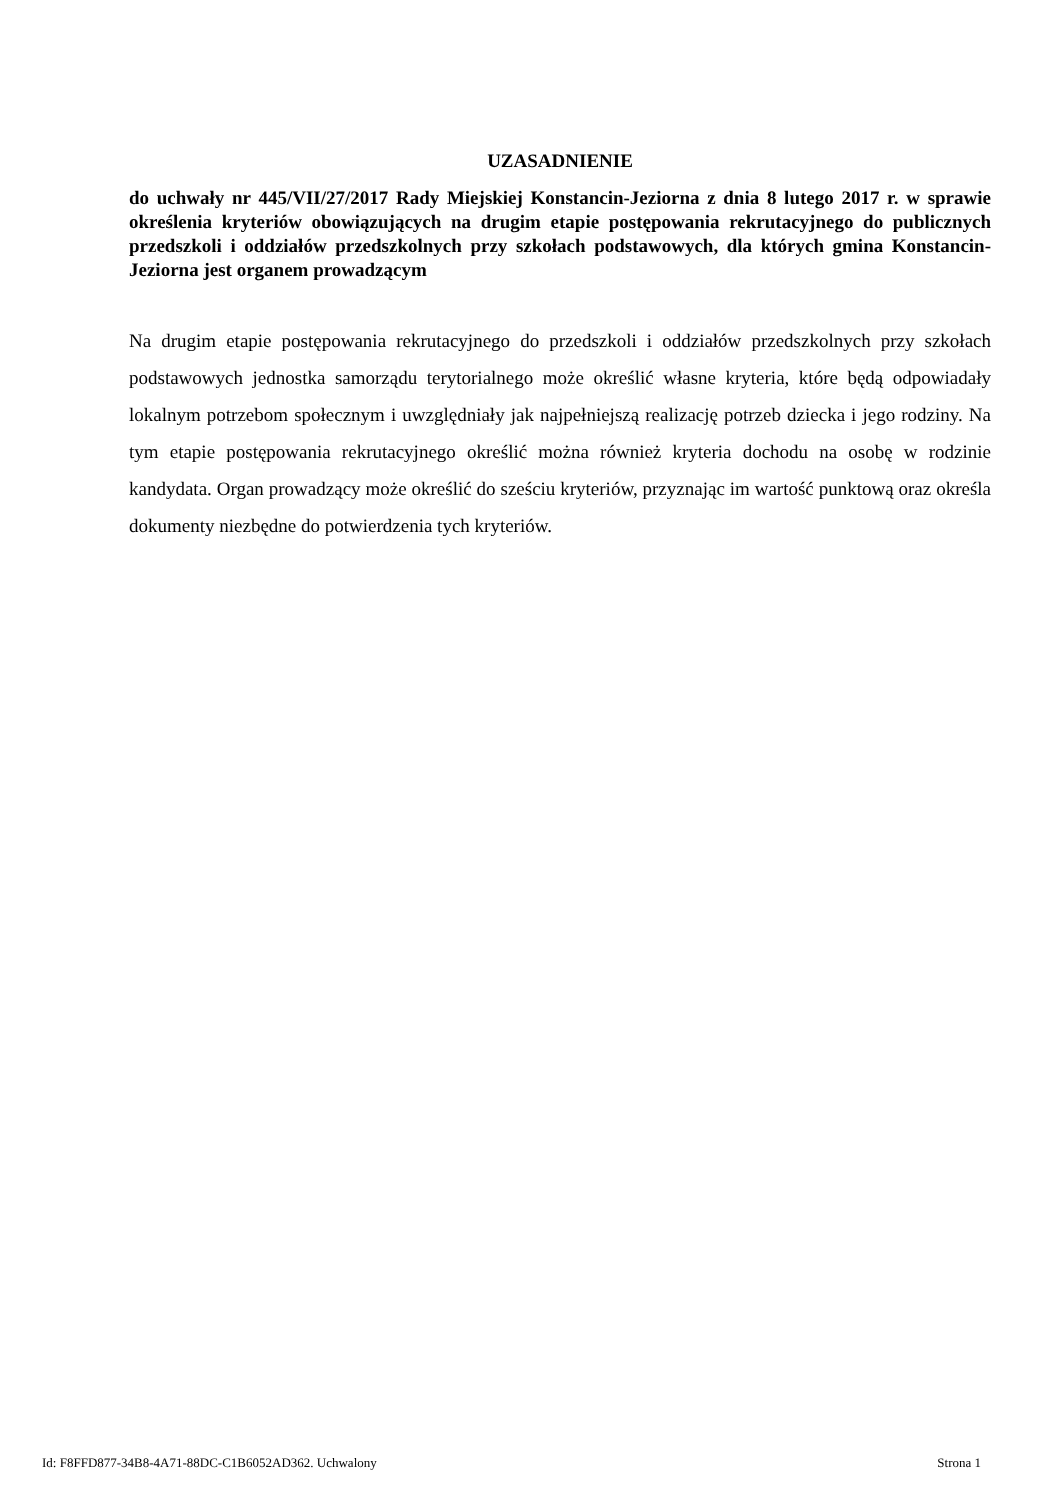UZASADNIENIE
do uchwały nr 445/VII/27/2017 Rady Miejskiej Konstancin-Jeziorna z dnia 8 lutego 2017 r. w sprawie określenia kryteriów obowiązujących na drugim etapie postępowania rekrutacyjnego do publicznych przedszkoli i oddziałów przedszkolnych przy szkołach podstawowych, dla których gmina Konstancin-Jeziorna jest organem prowadzącym
Na drugim etapie postępowania rekrutacyjnego do przedszkoli i oddziałów przedszkolnych przy szkołach podstawowych jednostka samorządu terytorialnego może określić własne kryteria, które będą odpowiadały lokalnym potrzebom społecznym i uwzględniały jak najpełniejszą realizację potrzeb dziecka i jego rodziny. Na tym etapie postępowania rekrutacyjnego określić można również kryteria dochodu na osobę w rodzinie kandydata. Organ prowadzący może określić do sześciu kryteriów, przyznając im wartość punktową oraz określa dokumenty niezbędne do potwierdzenia tych kryteriów.
Id: F8FFD877-34B8-4A71-88DC-C1B6052AD362. Uchwalony Strona 1